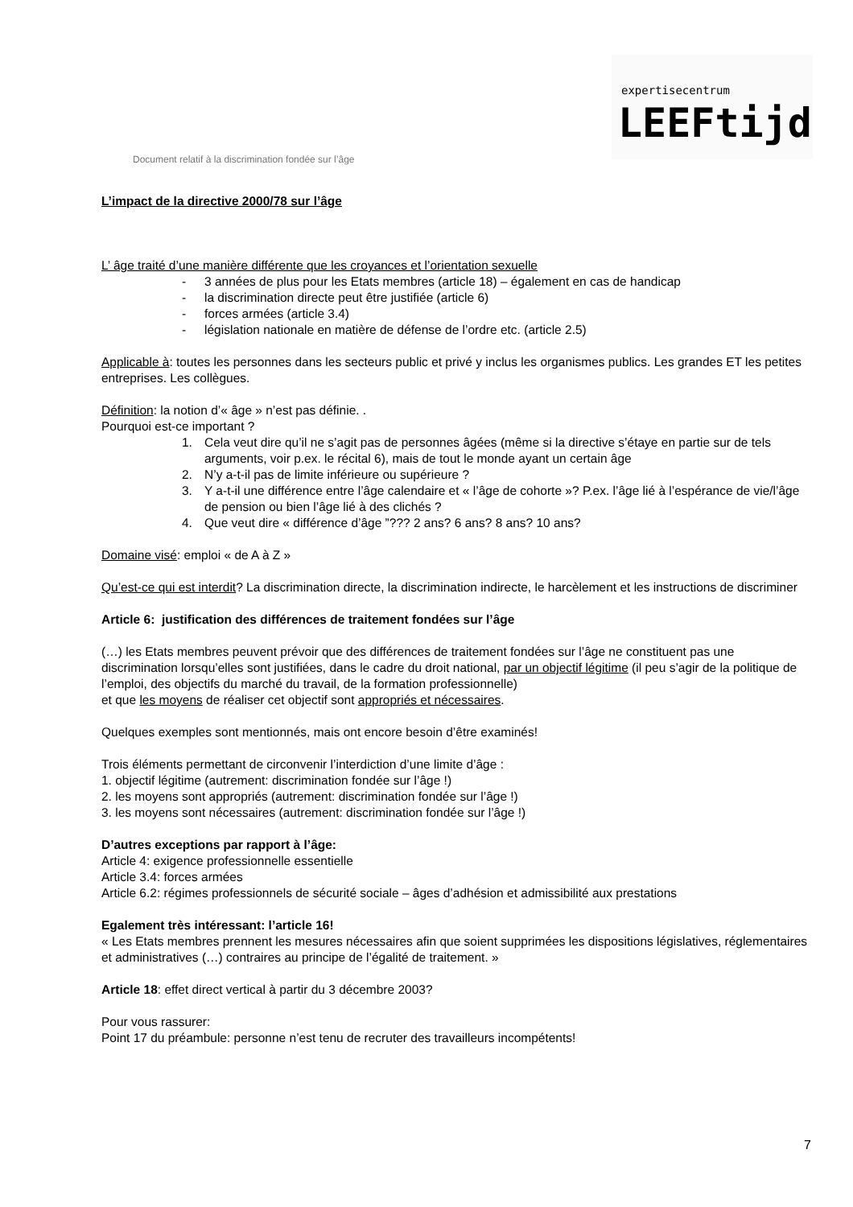expertisecentrum
LEEFtijd
Document relatif à la discrimination fondée sur l’âge
L’impact de la directive 2000/78 sur l’âge
L’ âge traité d’une manière différente que les croyances et l’orientation sexuelle
- 3 années de plus pour les Etats membres (article 18) – également en cas de handicap
- la discrimination directe peut être justifiée (article 6)
- forces armées (article 3.4)
- législation nationale en matière de défense de l’ordre etc. (article 2.5)
Applicable à: toutes les personnes dans les secteurs public et privé y inclus les organismes publics. Les grandes ET les petites entreprises. Les collègues.
Définition: la notion d’« âge » n’est pas définie. .
Pourquoi est-ce important ?
1. Cela veut dire qu’il ne s’agit pas de personnes âgées (même si la directive s’étaye en partie sur de tels arguments, voir p.ex. le récital 6), mais de tout le monde ayant un certain âge
2. N’y a-t-il pas de limite inférieure ou supérieure ?
3. Y a-t-il une différence entre l’âge calendaire et « l’âge de cohorte »? P.ex. l’âge lié à l’espérance de vie/l’âge de pension ou bien l’âge lié à des clichés ?
4. Que veut dire « différence d’âge ”??? 2 ans? 6 ans? 8 ans? 10 ans?
Domaine visé: emploi « de A à Z »
Qu’est-ce qui est interdit? La discrimination directe, la discrimination indirecte, le harcèlement et les instructions de discriminer
Article 6: justification des différences de traitement fondées sur l’âge
(…) les Etats membres peuvent prévoir que des différences de traitement fondées sur l’âge ne constituent pas une discrimination lorsqu’elles sont justifiées, dans le cadre du droit national, par un objectif légitime (il peu s’agir de la politique de l’emploi, des objectifs du marché du travail, de la formation professionnelle)
et que les moyens de réaliser cet objectif sont appropriés et nécessaires.
Quelques exemples sont mentionnés, mais ont encore besoin d’être examinés!
Trois éléments permettant de circonvenir l’interdiction d’une limite d’âge :
1. objectif légitime (autrement: discrimination fondée sur l’âge !)
2. les moyens sont appropriés (autrement: discrimination fondée sur l’âge !)
3. les moyens sont nécessaires (autrement: discrimination fondée sur l’âge !)
D’autres exceptions par rapport à l’âge:
Article 4: exigence professionnelle essentielle
Article 3.4: forces armées
Article 6.2: régimes professionnels de sécurité sociale – âges d’adhésion et admissibilité aux prestations
Egalement très intéressant: l’article 16!
« Les Etats membres prennent les mesures nécessaires afin que soient supprimées les dispositions législatives, réglementaires et administratives (…) contraires au principe de l’égalité de traitement. »
Article 18: effet direct vertical à partir du 3 décembre 2003?
Pour vous rassurer:
Point 17 du préambule: personne n’est tenu de recruter des travailleurs incompétents!
7